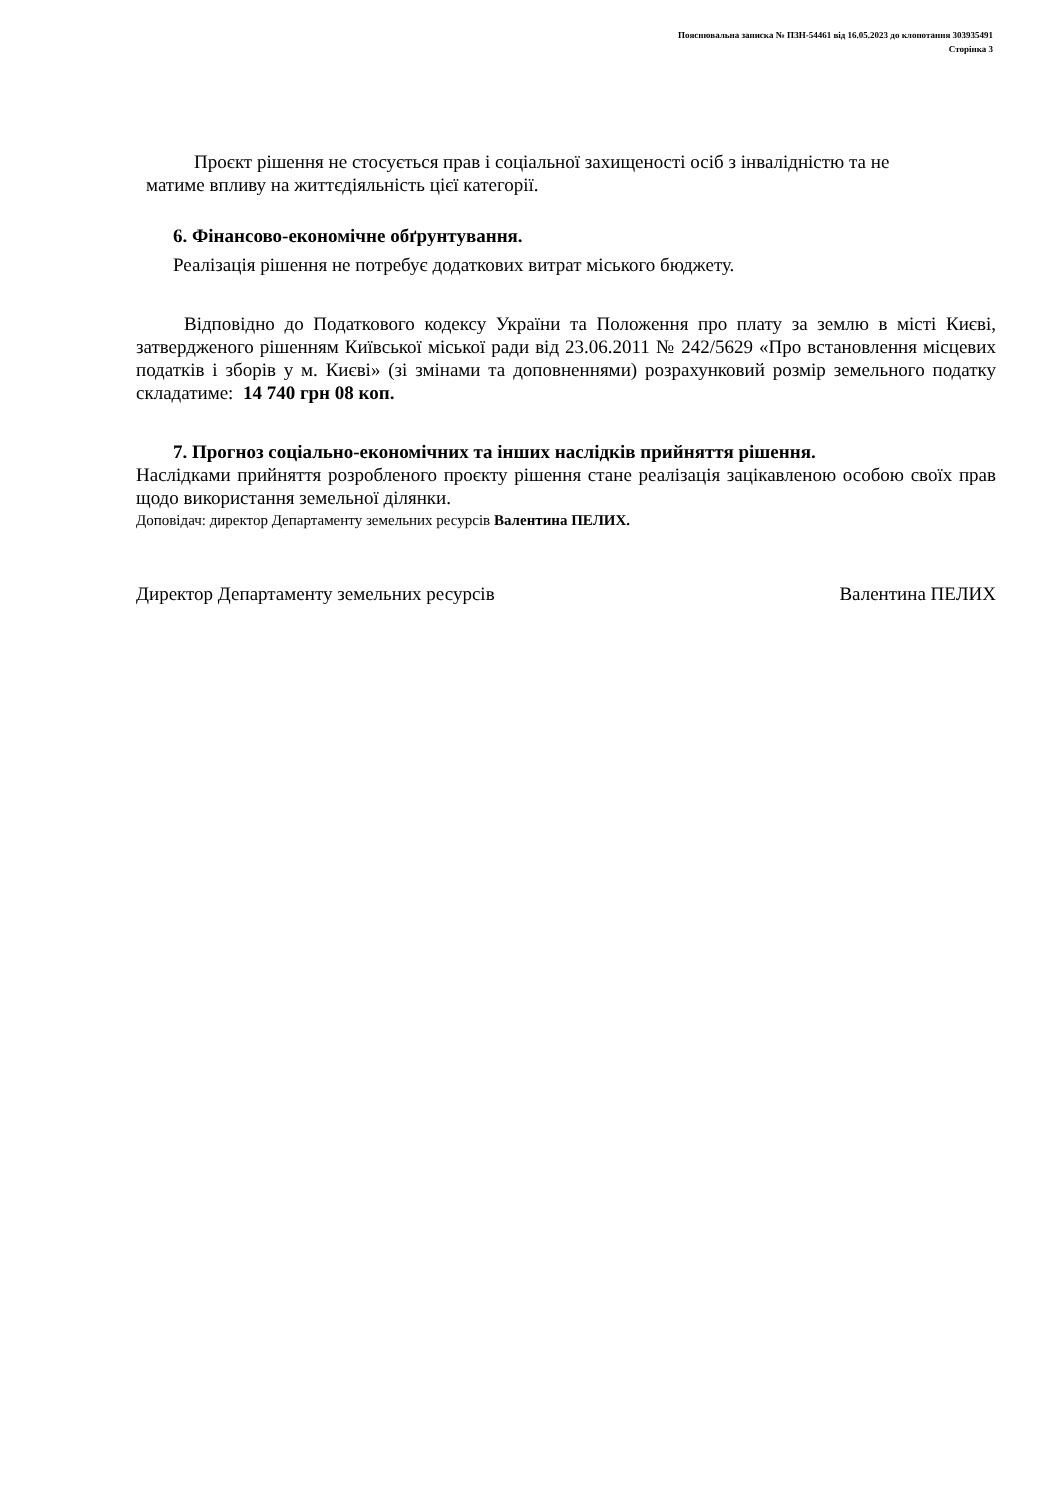Пояснювальна записка № ПЗН-54461 від 16.05.2023 до клопотання 303935491
Сторінка 3
Проєкт рішення не стосується прав і соціальної захищеності осіб з інвалідністю та не
матиме впливу на життєдіяльність цієї категорії.
6. Фінансово-економічне обґрунтування.
Реалізація рішення не потребує додаткових витрат міського бюджету.
Відповідно до Податкового кодексу України та Положення про плату за землю в місті Києві, затвердженого рішенням Київської міської ради від 23.06.2011 № 242/5629 «Про встановлення місцевих податків і зборів у м. Києві» (зі змінами та доповненнями) розрахунковий розмір земельного податку складатиме: 14 740 грн 08 коп.
7. Прогноз соціально-економічних та інших наслідків прийняття рішення.
Наслідками прийняття розробленого проєкту рішення стане реалізація зацікавленою особою своїх прав щодо використання земельної ділянки.
Доповідач: директор Департаменту земельних ресурсів Валентина ПЕЛИХ.
Директор Департаменту земельних ресурсів Валентина ПЕЛИХ